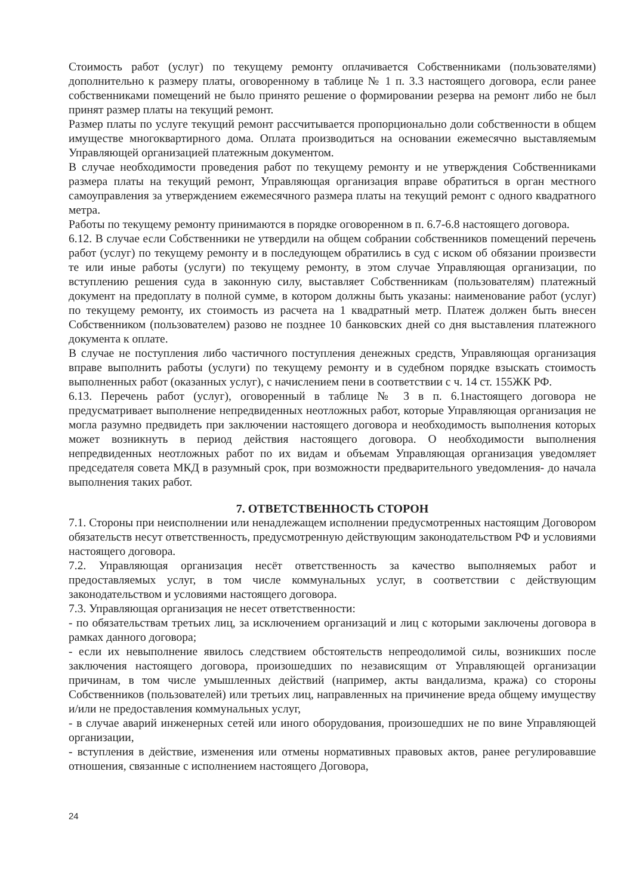Стоимость работ (услуг) по текущему ремонту оплачивается Собственниками (пользователями) дополнительно к размеру платы, оговоренному в таблице № 1 п. 3.3 настоящего договора, если ранее собственниками помещений не было принято решение о формировании резерва на ремонт либо не был принят размер платы на текущий ремонт.
Размер платы по услуге текущий ремонт рассчитывается пропорционально доли собственности в общем имуществе многоквартирного дома. Оплата производиться на основании ежемесячно выставляемым Управляющей организацией платежным документом.
В случае необходимости проведения работ по текущему ремонту и не утверждения Собственниками размера платы на текущий ремонт, Управляющая организация вправе обратиться в орган местного самоуправления за утверждением ежемесячного размера платы на текущий ремонт с одного квадратного метра.
Работы по текущему ремонту принимаются в порядке оговоренном в п. 6.7-6.8 настоящего договора.
6.12. В случае если Собственники не утвердили на общем собрании собственников помещений перечень работ (услуг) по текущему ремонту и в последующем обратились в суд с иском об обязании произвести те или иные работы (услуги) по текущему ремонту, в этом случае Управляющая организации, по вступлению решения суда в законную силу, выставляет Собственникам (пользователям) платежный документ на предоплату в полной сумме, в котором должны быть указаны: наименование работ (услуг) по текущему ремонту, их стоимость из расчета на 1 квадратный метр. Платеж должен быть внесен Собственником (пользователем) разово не позднее 10 банковских дней со дня выставления платежного документа к оплате.
В случае не поступления либо частичного поступления денежных средств, Управляющая организация вправе выполнить работы (услуги) по текущему ремонту и в судебном порядке взыскать стоимость выполненных работ (оказанных услуг), с начислением пени в соответствии с ч. 14 ст. 155ЖК РФ.
6.13. Перечень работ (услуг), оговоренный в таблице № 3 в п. 6.1настоящего договора не предусматривает выполнение непредвиденных неотложных работ, которые Управляющая организация не могла разумно предвидеть при заключении настоящего договора и необходимость выполнения которых может возникнуть в период действия настоящего договора. О необходимости выполнения непредвиденных неотложных работ по их видам и объемам Управляющая организация уведомляет председателя совета МКД в разумный срок, при возможности предварительного уведомления- до начала выполнения таких работ.
7. ОТВЕТСТВЕННОСТЬ СТОРОН
7.1. Стороны при неисполнении или ненадлежащем исполнении предусмотренных настоящим Договором обязательств несут ответственность, предусмотренную действующим законодательством РФ и условиями настоящего договора.
7.2. Управляющая организация несёт ответственность за качество выполняемых работ и предоставляемых услуг, в том числе коммунальных услуг, в соответствии с действующим законодательством и условиями настоящего договора.
7.3. Управляющая организация не несет ответственности:
- по обязательствам третьих лиц, за исключением организаций и лиц с которыми заключены договора в рамках данного договора;
- если их невыполнение явилось следствием обстоятельств непреодолимой силы, возникших после заключения настоящего договора, произошедших по независящим от Управляющей организации причинам, в том числе умышленных действий (например, акты вандализма, кража) со стороны Собственников (пользователей) или третьих лиц, направленных на причинение вреда общему имуществу и/или не предоставления коммунальных услуг,
- в случае аварий инженерных сетей или иного оборудования, произошедших не по вине Управляющей организации,
- вступления в действие, изменения или отмены нормативных правовых актов, ранее регулировавшие отношения, связанные с исполнением настоящего Договора,
24